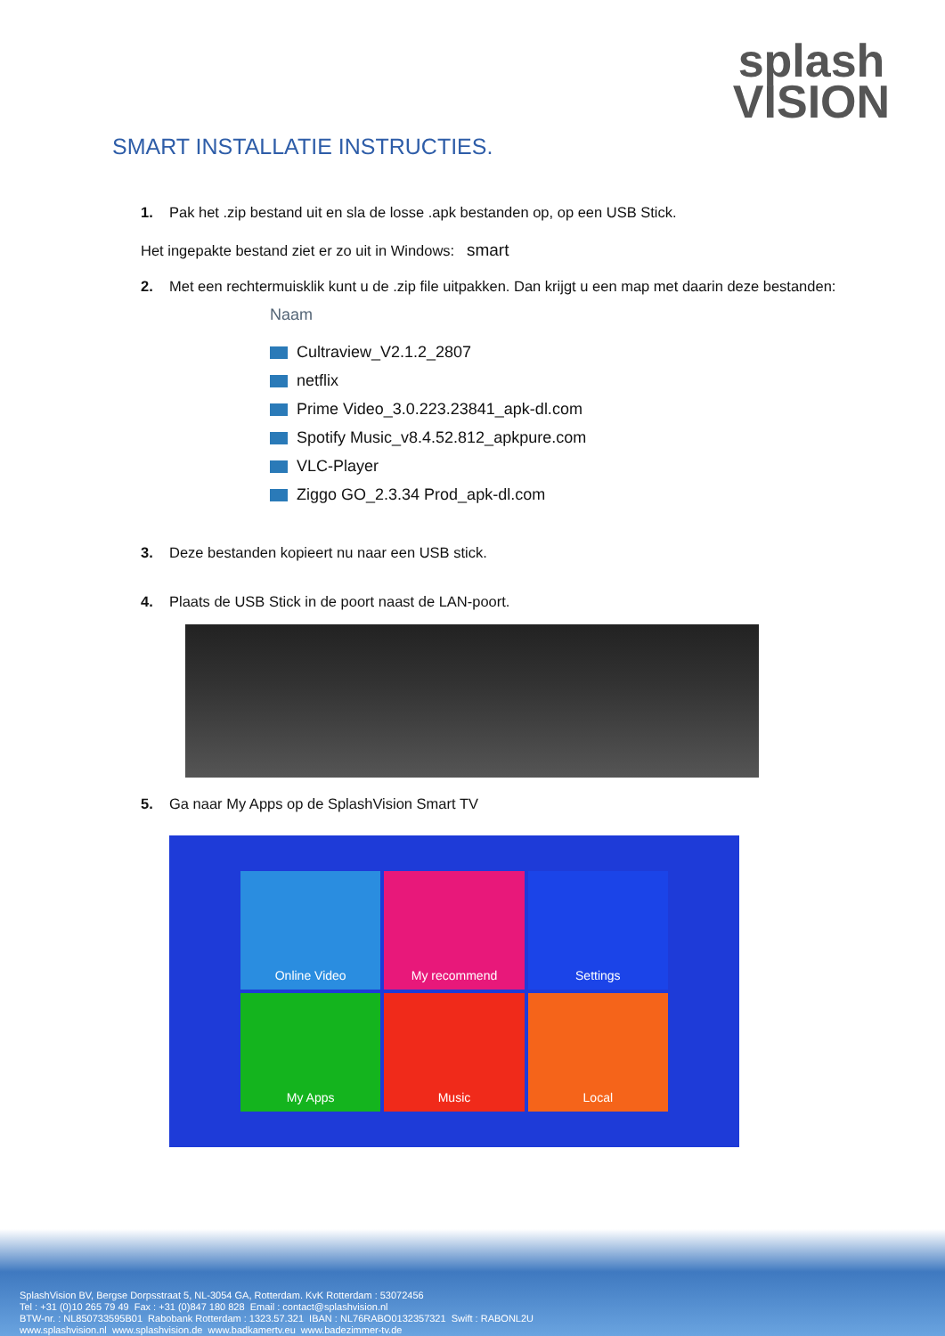splash
VISION
SMART INSTALLATIE INSTRUCTIES.
1. Pak het .zip bestand uit en sla de losse .apk bestanden op, op een USB Stick.
Het ingepakte bestand ziet er zo uit in Windows: smart
2. Met een rechtermuisklik kunt u de .zip file uitpakken. Dan krijgt u een map met daarin deze bestanden:
Naam
Cultraview_V2.1.2_2807
netflix
Prime Video_3.0.223.23841_apk-dl.com
Spotify Music_v8.4.52.812_apkpure.com
VLC-Player
Ziggo GO_2.3.34 Prod_apk-dl.com
3. Deze bestanden kopieert nu naar een USB stick.
4. Plaats de USB Stick in de poort naast de LAN-poort.
5. Ga naar My Apps op de SplashVision Smart TV
Online Video
My recommend
Settings
My Apps
Music
Local
SplashVision BV, Bergse Dorpsstraat 5, NL-3054 GA, Rotterdam. KvK Rotterdam : 53072456
Tel : +31 (0)10 265 79 49 Fax : +31 (0)847 180 828 Email : contact@splashvision.nl
BTW-nr. : NL850733595B01 Rabobank Rotterdam : 1323.57.321 IBAN : NL76RABO0132357321 Swift : RABONL2U
www.splashvision.nl www.splashvision.de www.badkamertv.eu www.badezimmer-tv.de